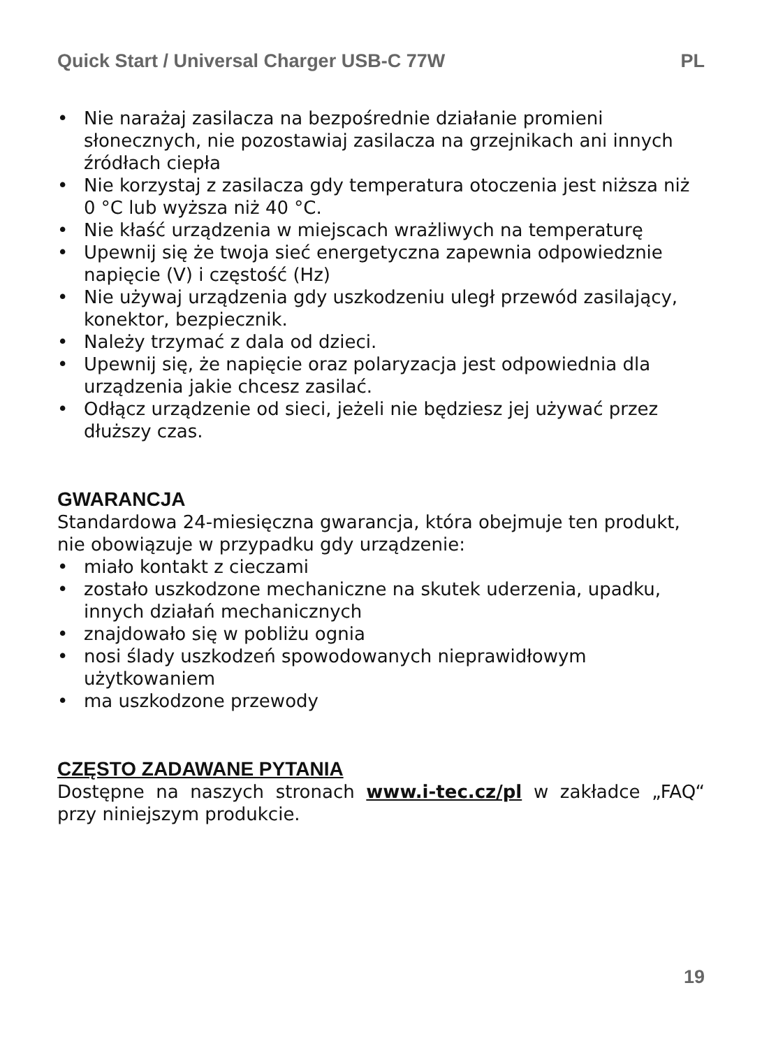Quick Start / Universal Charger USB-C 77W PL
• Nie narażaj zasilacza na bezpośrednie działanie promieni słonecznych, nie pozostawiaj zasilacza na grzejnikach ani innych źródłach ciepła
• Nie korzystaj z zasilacza gdy temperatura otoczenia jest niższa niż 0 °C lub wyższa niż 40 °C.
• Nie kłaść urządzenia w miejscach wrażliwych na temperaturę
• Upewnij się że twoja sieć energetyczna zapewnia odpowiedznie napięcie (V) i częstość (Hz)
• Nie używaj urządzenia gdy uszkodzeniu uległ przewód zasilający, konektor, bezpiecznik.
• Należy trzymać z dala od dzieci.
• Upewnij się, że napięcie oraz polaryzacja jest odpowiednia dla urządzenia jakie chcesz zasilać.
• Odłącz urządzenie od sieci, jeżeli nie będziesz jej używać przez dłuższy czas.
GWARANCJA
Standardowa 24-miesięczna gwarancja, która obejmuje ten produkt, nie obowiązuje w przypadku gdy urządzenie:
• miało kontakt z cieczami
• zostało uszkodzone mechaniczne na skutek uderzenia, upadku, innych działań mechanicznych
• znajdowało się w pobliżu ognia
• nosi ślady uszkodzeń spowodowanych nieprawidłowym użytkowaniem
• ma uszkodzone przewody
CZĘSTO ZADAWANE PYTANIA
Dostępne na naszych stronach www.i-tec.cz/pl w zakładce „FAQ“ przy niniejszym produkcie.
19